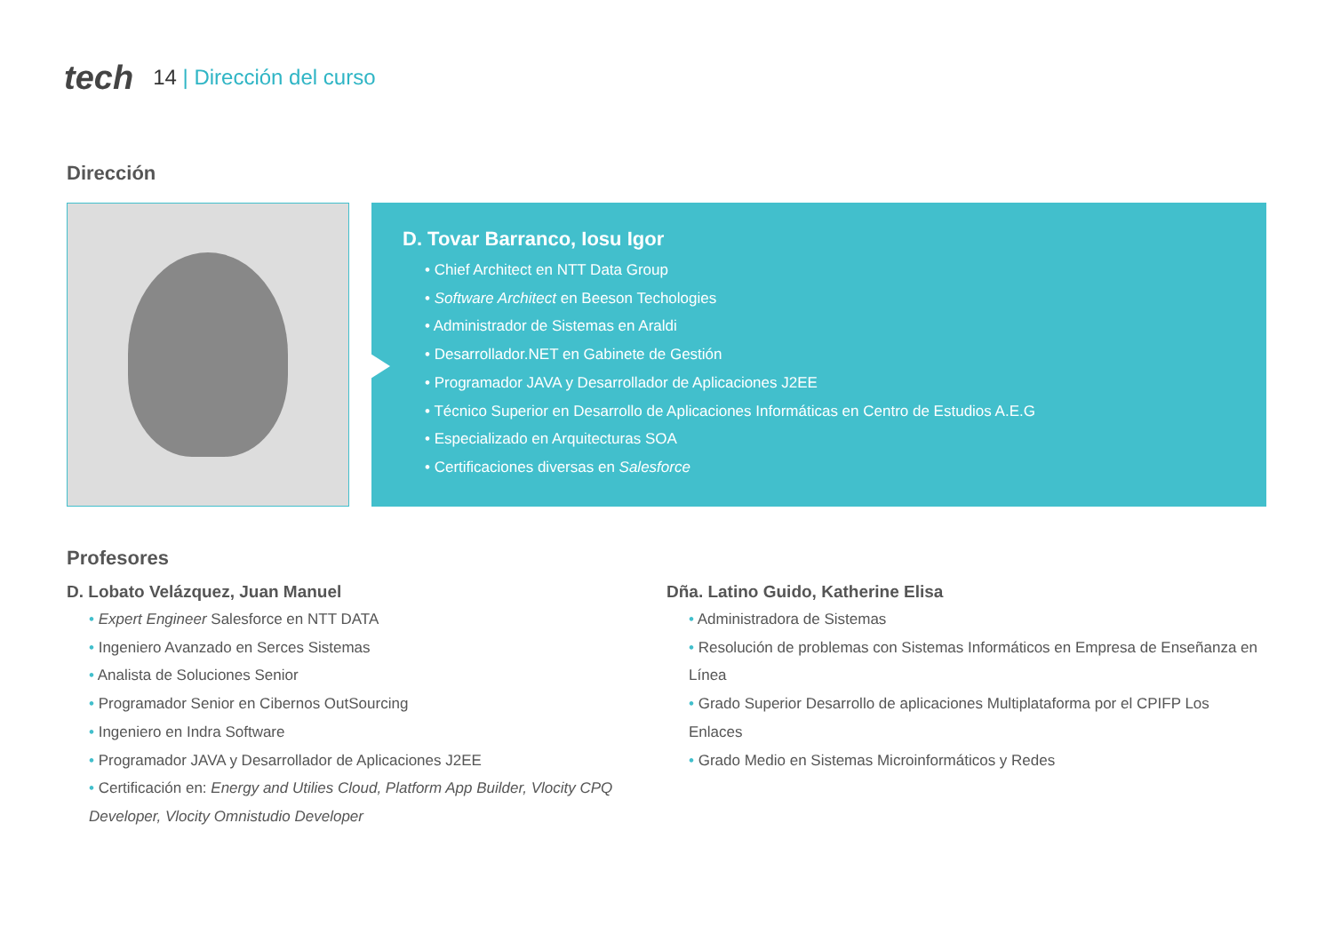tech
14 | Dirección del curso
Dirección
D. Tovar Barranco, Iosu Igor
Chief Architect en NTT Data Group
Software Architect en Beeson Techologies
Administrador de Sistemas en Araldi
Desarrollador.NET en Gabinete de Gestión
Programador JAVA y Desarrollador de Aplicaciones J2EE
Técnico Superior en Desarrollo de Aplicaciones Informáticas en Centro de Estudios A.E.G
Especializado en Arquitecturas SOA
Certificaciones diversas en Salesforce
Profesores
D. Lobato Velázquez, Juan Manuel
Expert Engineer Salesforce en NTT DATA
Ingeniero Avanzado en Serces Sistemas
Analista de Soluciones Senior
Programador Senior en Cibernos OutSourcing
Ingeniero en Indra Software
Programador JAVA y Desarrollador de Aplicaciones J2EE
Certificación en: Energy and Utilies Cloud, Platform App Builder, Vlocity CPQ Developer, Vlocity Omnistudio Developer
Dña. Latino Guido, Katherine Elisa
Administradora de Sistemas
Resolución de problemas con Sistemas Informáticos en Empresa de Enseñanza en Línea
Grado Superior Desarrollo de aplicaciones Multiplataforma por el CPIFP Los Enlaces
Grado Medio en Sistemas Microinformáticos y Redes